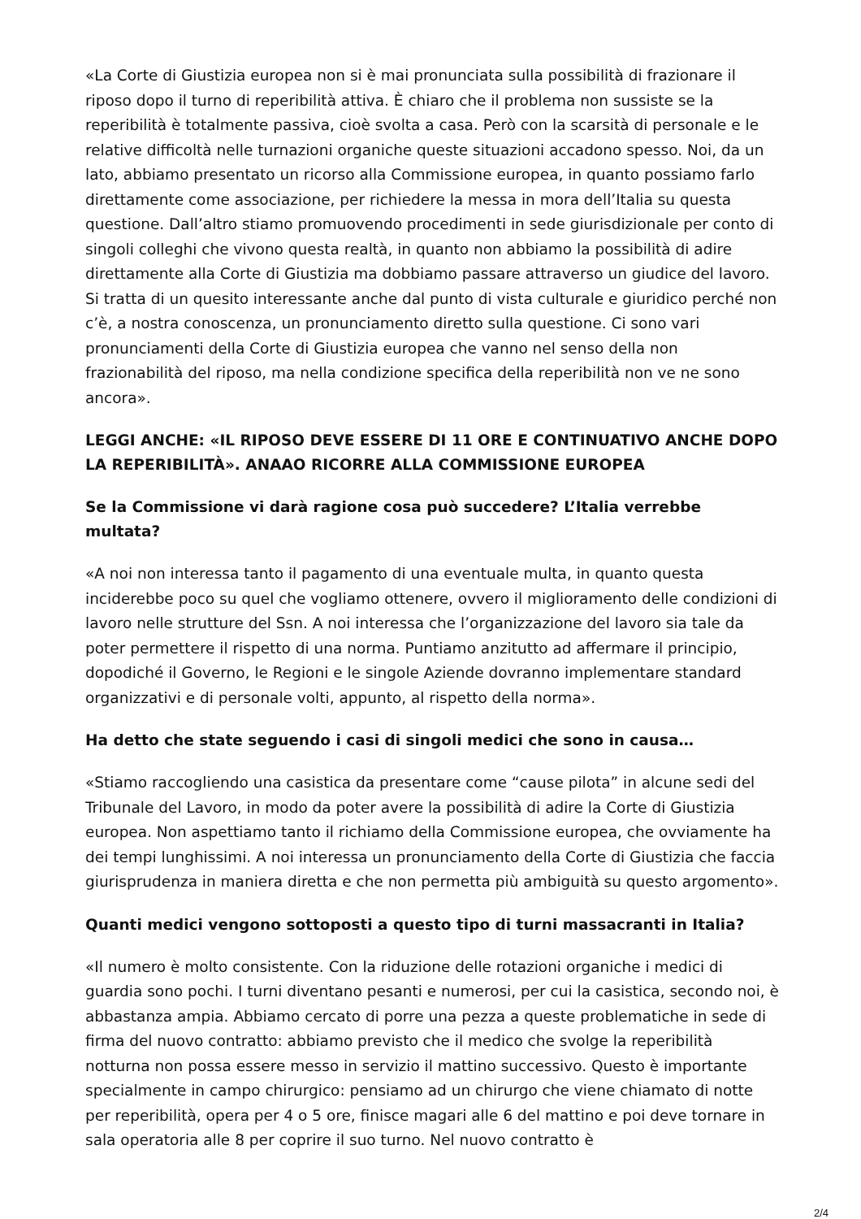«La Corte di Giustizia europea non si è mai pronunciata sulla possibilità di frazionare il riposo dopo il turno di reperibilità attiva. È chiaro che il problema non sussiste se la reperibilità è totalmente passiva, cioè svolta a casa. Però con la scarsità di personale e le relative difficoltà nelle turnazioni organiche queste situazioni accadono spesso. Noi, da un lato, abbiamo presentato un ricorso alla Commissione europea, in quanto possiamo farlo direttamente come associazione, per richiedere la messa in mora dell’Italia su questa questione. Dall’altro stiamo promuovendo procedimenti in sede giurisdizionale per conto di singoli colleghi che vivono questa realtà, in quanto non abbiamo la possibilità di adire direttamente alla Corte di Giustizia ma dobbiamo passare attraverso un giudice del lavoro. Si tratta di un quesito interessante anche dal punto di vista culturale e giuridico perché non c’è, a nostra conoscenza, un pronunciamento diretto sulla questione. Ci sono vari pronunciamenti della Corte di Giustizia europea che vanno nel senso della non frazionabilità del riposo, ma nella condizione specifica della reperibilità non ve ne sono ancora».
LEGGI ANCHE: «IL RIPOSO DEVE ESSERE DI 11 ORE E CONTINUATIVO ANCHE DOPO LA REPERIBILITÀ». ANAAO RICORRE ALLA COMMISSIONE EUROPEA
Se la Commissione vi darà ragione cosa può succedere? L’Italia verrebbe multata?
«A noi non interessa tanto il pagamento di una eventuale multa, in quanto questa inciderebbe poco su quel che vogliamo ottenere, ovvero il miglioramento delle condizioni di lavoro nelle strutture del Ssn. A noi interessa che l’organizzazione del lavoro sia tale da poter permettere il rispetto di una norma. Puntiamo anzitutto ad affermare il principio, dopodiché il Governo, le Regioni e le singole Aziende dovranno implementare standard organizzativi e di personale volti, appunto, al rispetto della norma».
Ha detto che state seguendo i casi di singoli medici che sono in causa…
«Stiamo raccogliendo una casistica da presentare come “cause pilota” in alcune sedi del Tribunale del Lavoro, in modo da poter avere la possibilità di adire la Corte di Giustizia europea. Non aspettiamo tanto il richiamo della Commissione europea, che ovviamente ha dei tempi lunghissimi. A noi interessa un pronunciamento della Corte di Giustizia che faccia giurisprudenza in maniera diretta e che non permetta più ambiguità su questo argomento».
Quanti medici vengono sottoposti a questo tipo di turni massacranti in Italia?
«Il numero è molto consistente. Con la riduzione delle rotazioni organiche i medici di guardia sono pochi. I turni diventano pesanti e numerosi, per cui la casistica, secondo noi, è abbastanza ampia. Abbiamo cercato di porre una pezza a queste problematiche in sede di firma del nuovo contratto: abbiamo previsto che il medico che svolge la reperibilità notturna non possa essere messo in servizio il mattino successivo. Questo è importante specialmente in campo chirurgico: pensiamo ad un chirurgo che viene chiamato di notte per reperibilità, opera per 4 o 5 ore, finisce magari alle 6 del mattino e poi deve tornare in sala operatoria alle 8 per coprire il suo turno. Nel nuovo contratto è
2/4